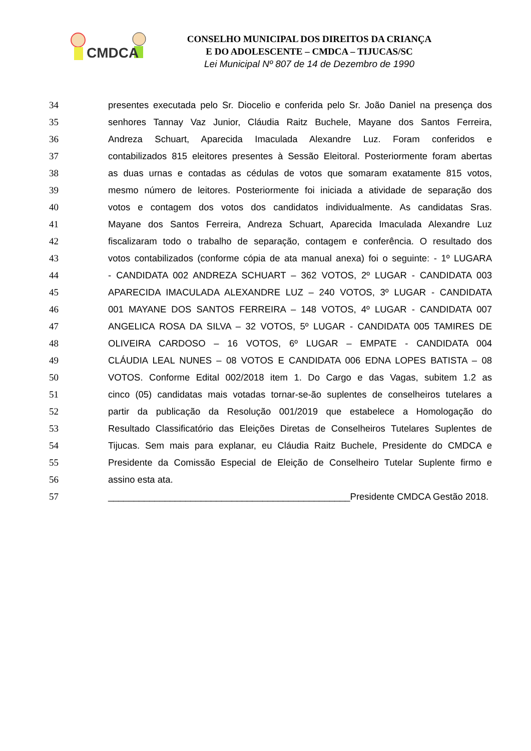CMDCA
CONSELHO MUNICIPAL DOS DIREITOS DA CRIANÇA
E DO ADOLESCENTE – CMDCA – TIJUCAS/SC
Lei Municipal Nº 807 de 14 de Dezembro de 1990
34 presentes executada pelo Sr. Diocelio e conferida pelo Sr. João Daniel na presença dos
35 senhores Tannay Vaz Junior, Cláudia Raitz Buchele, Mayane dos Santos Ferreira,
36 Andreza Schuart, Aparecida Imaculada Alexandre Luz. Foram conferidos e
37 contabilizados 815 eleitores presentes à Sessão Eleitoral. Posteriormente foram abertas
38 as duas urnas e contadas as cédulas de votos que somaram exatamente 815 votos,
39 mesmo número de leitores. Posteriormente foi iniciada a atividade de separação dos
40 votos e contagem dos votos dos candidatos individualmente. As candidatas Sras.
41 Mayane dos Santos Ferreira, Andreza Schuart, Aparecida Imaculada Alexandre Luz
42 fiscalizaram todo o trabalho de separação, contagem e conferência. O resultado dos
43 votos contabilizados (conforme cópia de ata manual anexa) foi o seguinte: - 1º LUGARA
44 - CANDIDATA 002 ANDREZA SCHUART – 362 VOTOS, 2º LUGAR - CANDIDATA 003
45 APARECIDA IMACULADA ALEXANDRE LUZ – 240 VOTOS, 3º LUGAR - CANDIDATA
46 001 MAYANE DOS SANTOS FERREIRA – 148 VOTOS, 4º LUGAR - CANDIDATA 007
47 ANGELICA ROSA DA SILVA – 32 VOTOS, 5º LUGAR - CANDIDATA 005 TAMIRES DE
48 OLIVEIRA CARDOSO – 16 VOTOS, 6º LUGAR – EMPATE - CANDIDATA 004
49 CLÁUDIA LEAL NUNES – 08 VOTOS E CANDIDATA 006 EDNA LOPES BATISTA – 08
50 VOTOS. Conforme Edital 002/2018 item 1. Do Cargo e das Vagas, subitem 1.2 as
51 cinco (05) candidatas mais votadas tornar-se-ão suplentes de conselheiros tutelares a
52 partir da publicação da Resolução 001/2019 que estabelece a Homologação do
53 Resultado Classificatório das Eleições Diretas de Conselheiros Tutelares Suplentes de
54 Tijucas. Sem mais para explanar, eu Cláudia Raitz Buchele, Presidente do CMDCA e
55 Presidente da Comissão Especial de Eleição de Conselheiro Tutelar Suplente firmo e
56 assino esta ata.
57 _______________________________________________Presidente CMDCA Gestão 2018.